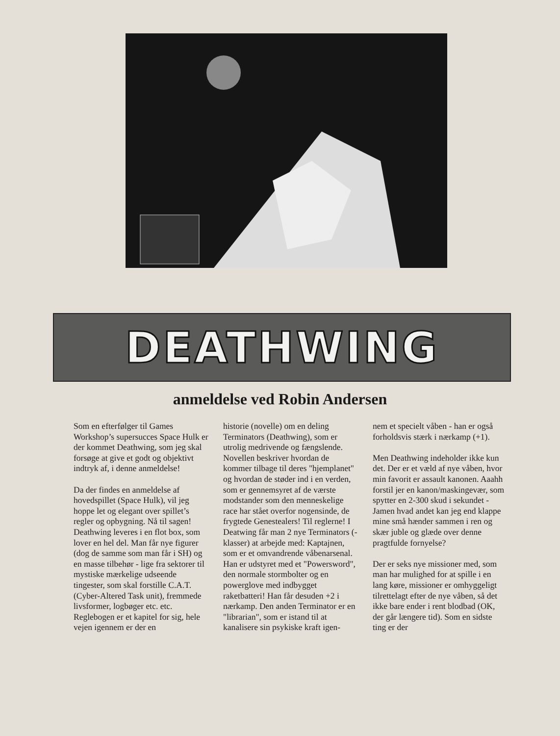DEATHWING
anmeldelse ved Robin Andersen
Som en efterfølger til Games Workshop’s supersucces Space Hulk er der kommet Deathwing, som jeg skal forsøge at give et godt og objektivt indtryk af, i denne anmeldelse!
Da der findes en anmeldelse af hovedspillet (Space Hulk), vil jeg hoppe let og elegant over spillet’s regler og opbygning. Nå til sagen! Deathwing leveres i en flot box, som lover en hel del. Man får nye figurer (dog de samme som man får i SH) og en masse tilbehør - lige fra sektorer til mystiske mærkelige udseende tingester, som skal forstille C.A.T. (Cyber-Altered Task unit), fremmede livsformer, logbøger etc. etc. Reglebogen er et kapitel for sig, hele vejen igennem er der en
historie (novelle) om en deling Terminators (Deathwing), som er utrolig medrivende og fængslende. Novellen beskriver hvordan de kommer tilbage til deres "hjemplanet" og hvordan de støder ind i en verden, som er gennemsyret af de værste modstander som den menneskelige race har stået overfor nogensinde, de frygtede Genestealers! Til reglerne! I Deatwing får man 2 nye Terminators (-klasser) at arbejde med: Kaptajnen, som er et omvandrende våbenarsenal. Han er udstyret med et "Powersword", den normale stormbolter og en powerglove med indbygget raketbatteri! Han får desuden +2 i nærkamp. Den anden Terminator er en "librarian", som er istand til at kanalisere sin psykiske kraft igen-
nem et specielt våben - han er også forholdsvis stærk i nærkamp (+1).
Men Deathwing indeholder ikke kun det. Der er et væld af nye våben, hvor min favorit er assault kanonen. Aaahh forstil jer en kanon/maskingevær, som spytter en 2-300 skud i sekundet - Jamen hvad andet kan jeg end klappe mine små hænder sammen i ren og skær juble og glæde over denne pragtfulde fornyelse?
Der er seks nye missioner med, som man har mulighed for at spille i en lang køre, missioner er omhyggeligt tilrettelagt efter de nye våben, så det ikke bare ender i rent blodbad (OK, der går længere tid). Som en sidste ting er der